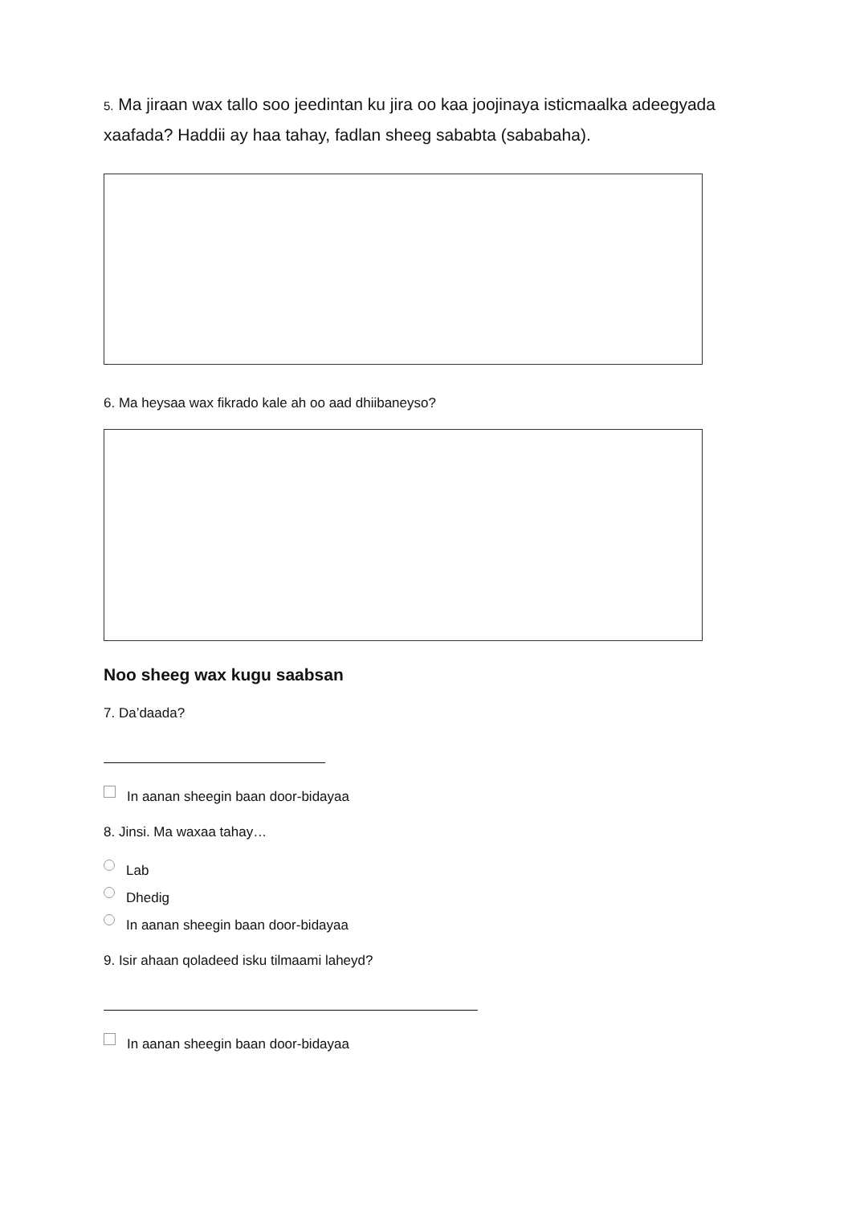5. Ma jiraan wax tallo soo jeedintan ku jira oo kaa joojinaya isticmaalka adeegyada xaafada? Haddii ay haa tahay, fadlan sheeg sababta (sababaha).
6. Ma heysaa wax fikrado kale ah oo aad dhiibaneyso?
Noo sheeg wax kugu saabsan
7. Da’daada?
In aanan sheegin baan door-bidayaa
8. Jinsi. Ma waxaa tahay…
Lab
Dhedig
In aanan sheegin baan door-bidayaa
9. Isir ahaan qoladeed isku tilmaami laheyd?
In aanan sheegin baan door-bidayaa